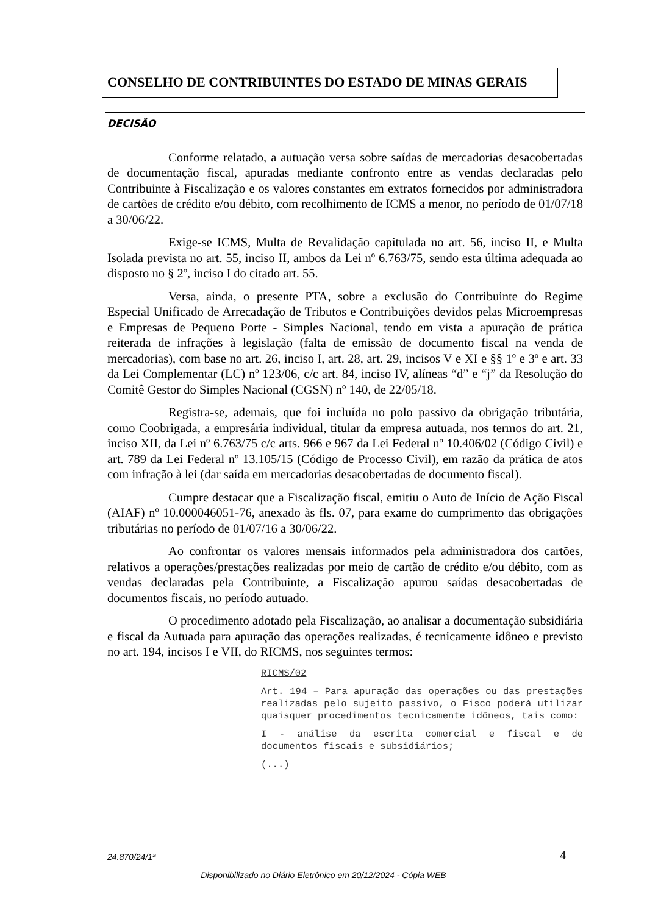CONSELHO DE CONTRIBUINTES DO ESTADO DE MINAS GERAIS
DECISÃO
Conforme relatado, a autuação versa sobre saídas de mercadorias desacobertadas de documentação fiscal, apuradas mediante confronto entre as vendas declaradas pelo Contribuinte à Fiscalização e os valores constantes em extratos fornecidos por administradora de cartões de crédito e/ou débito, com recolhimento de ICMS a menor, no período de 01/07/18 a 30/06/22.
Exige-se ICMS, Multa de Revalidação capitulada no art. 56, inciso II, e Multa Isolada prevista no art. 55, inciso II, ambos da Lei nº 6.763/75, sendo esta última adequada ao disposto no § 2º, inciso I do citado art. 55.
Versa, ainda, o presente PTA, sobre a exclusão do Contribuinte do Regime Especial Unificado de Arrecadação de Tributos e Contribuições devidos pelas Microempresas e Empresas de Pequeno Porte - Simples Nacional, tendo em vista a apuração de prática reiterada de infrações à legislação (falta de emissão de documento fiscal na venda de mercadorias), com base no art. 26, inciso I, art. 28, art. 29, incisos V e XI e §§ 1º e 3º e art. 33 da Lei Complementar (LC) nº 123/06, c/c art. 84, inciso IV, alíneas “d” e “j” da Resolução do Comitê Gestor do Simples Nacional (CGSN) nº 140, de 22/05/18.
Registra-se, ademais, que foi incluída no polo passivo da obrigação tributária, como Coobrigada, a empresária individual, titular da empresa autuada, nos termos do art. 21, inciso XII, da Lei nº 6.763/75 c/c arts. 966 e 967 da Lei Federal nº 10.406/02 (Código Civil) e art. 789 da Lei Federal nº 13.105/15 (Código de Processo Civil), em razão da prática de atos com infração à lei (dar saída em mercadorias desacobertadas de documento fiscal).
Cumpre destacar que a Fiscalização fiscal, emitiu o Auto de Início de Ação Fiscal (AIAF) nº 10.000046051-76, anexado às fls. 07, para exame do cumprimento das obrigações tributárias no período de 01/07/16 a 30/06/22.
Ao confrontar os valores mensais informados pela administradora dos cartões, relativos a operações/prestações realizadas por meio de cartão de crédito e/ou débito, com as vendas declaradas pela Contribuinte, a Fiscalização apurou saídas desacobertadas de documentos fiscais, no período autuado.
O procedimento adotado pela Fiscalização, ao analisar a documentação subsidiária e fiscal da Autuada para apuração das operações realizadas, é tecnicamente idôneo e previsto no art. 194, incisos I e VII, do RICMS, nos seguintes termos:
RICMS/02
Art. 194 – Para apuração das operações ou das prestações realizadas pelo sujeito passivo, o Fisco poderá utilizar quaisquer procedimentos tecnicamente idôneos, tais como:
I - análise da escrita comercial e fiscal e de documentos fiscais e subsidiários;
(...)
24.870/24/1ª 4
Disponibilizado no Diário Eletrônico em 20/12/2024 - Cópia WEB